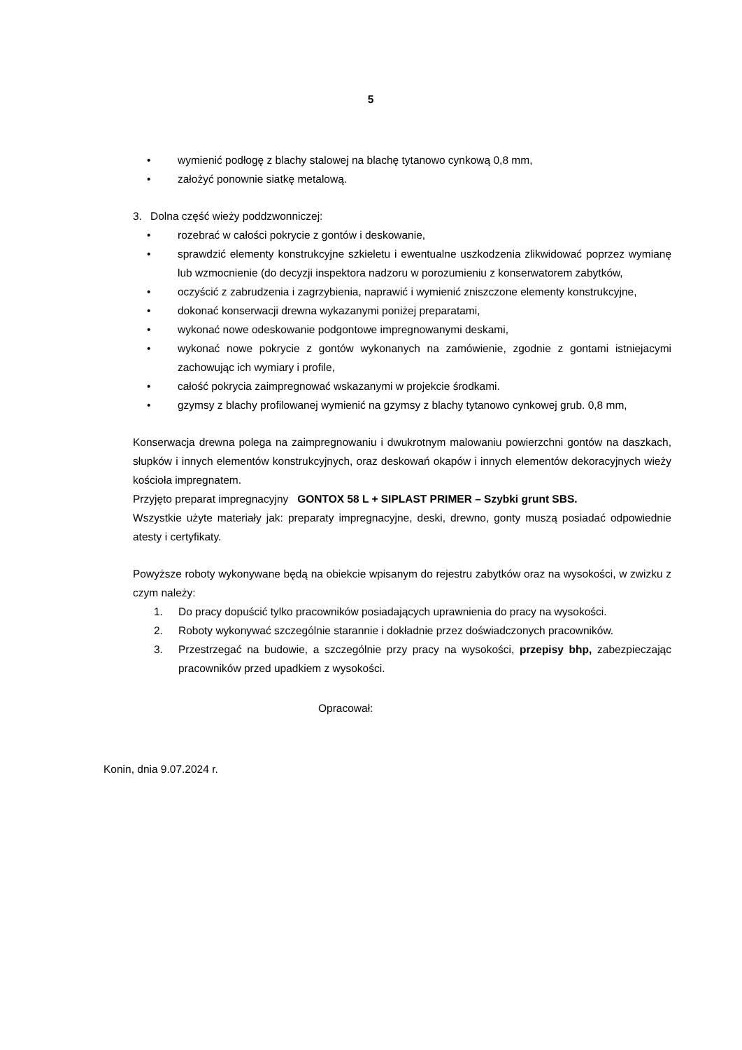5
• wymienić podłogę z blachy stalowej na blachę tytanowo cynkową 0,8 mm,
• założyć ponownie siatkę metalową.
3. Dolna część wieży poddzwonniczej:
• rozebrać w całości pokrycie z gontów i deskowanie,
• sprawdzić elementy konstrukcyjne szkieletu i ewentualne uszkodzenia zlikwidować poprzez wymianę lub wzmocnienie (do decyzji inspektora nadzoru w porozumieniu z konserwatorem zabytków,
• oczyścić z zabrudzenia i zagrzybienia, naprawić i wymienić zniszczone elementy konstrukcyjne,
• dokonać konserwacji drewna wykazanymi poniżej preparatami,
• wykonać nowe odeskowanie podgontowe impregnowanymi deskami,
• wykonać nowe pokrycie z gontów wykonanych na zamówienie, zgodnie z gontami istniejacymi zachowując ich wymiary i profile,
• całość pokrycia zaimpregnować wskazanymi w projekcie środkami.
• gzymsy z blachy profilowanej wymienić na gzymsy z blachy tytanowo cynkowej grub. 0,8 mm,
Konserwacja drewna polega na zaimpregnowaniu i dwukrotnym malowaniu powierzchni gontów na daszkach, słupków i innych elementów konstrukcyjnych, oraz deskowań okapów i innych elementów dekoracyjnych wieży kościoła impregnatem.
Przyjęto preparat impregnacyjny GONTOX 58 L + SIPLAST PRIMER – Szybki grunt SBS.
Wszystkie użyte materiały jak: preparaty impregnacyjne, deski, drewno, gonty muszą posiadać odpowiednie atesty i certyfikaty.
Powyższe roboty wykonywane będą na obiekcie wpisanym do rejestru zabytków oraz na wysokości, w zwizku z czym należy:
1. Do pracy dopuścić tylko pracowników posiadających uprawnienia do pracy na wysokości.
2. Roboty wykonywać szczególnie starannie i dokładnie przez doświadczonych pracowników.
3. Przestrzegać na budowie, a szczególnie przy pracy na wysokości, przepisy bhp, zabezpieczając pracowników przed upadkiem z wysokości.
Opracował:
Konin, dnia 9.07.2024 r.